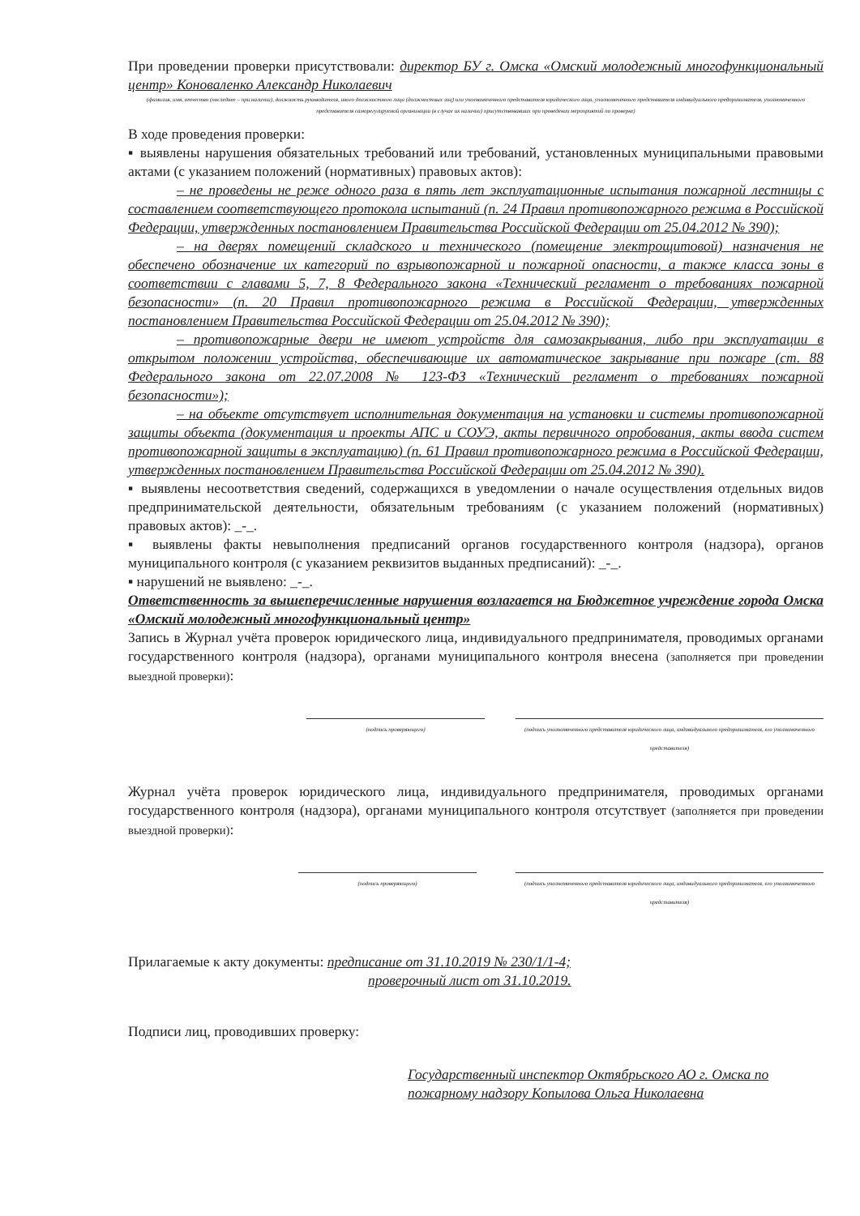При проведении проверки присутствовали: директор БУ г. Омска «Омский молодежный многофункциональный центр» Коноваленко Александр Николаевич
(фамилия, имя, отчество (последнее – при наличии), должность руководителя, иного должностного лица (должностных лиц) или уполномоченного представителя юридического лица, уполномоченного представителя индивидуального предпринимателя, уполномоченного представителя саморегулируемой организации (в случае их наличии) присутствовавших при проведении мероприятий по проверке)
В ходе проведения проверки:
▪ выявлены нарушения обязательных требований или требований, установленных муниципальными правовыми актами (с указанием положений (нормативных) правовых актов):
– не проведены не реже одного раза в пять лет эксплуатационные испытания пожарной лестницы с составлением соответствующего протокола испытаний (п. 24 Правил противопожарного режима в Российской Федерации, утвержденных постановлением Правительства Российской Федерации от 25.04.2012 № 390);
– на дверях помещений складского и технического (помещение электрощитовой) назначения не обеспечено обозначение их категорий по взрывопожарной и пожарной опасности, а также класса зоны в соответствии с главами 5, 7, 8 Федерального закона «Технический регламент о требованиях пожарной безопасности» (п. 20 Правил противопожарного режима в Российской Федерации, утвержденных постановлением Правительства Российской Федерации от 25.04.2012 № 390);
– противопожарные двери не имеют устройств для самозакрывания, либо при эксплуатации в открытом положении устройства, обеспечивающие их автоматическое закрывание при пожаре (ст. 88 Федерального закона от 22.07.2008 № 123-ФЗ «Технический регламент о требованиях пожарной безопасности»);
– на объекте отсутствует исполнительная документация на установки и системы противопожарной защиты объекта (документация и проекты АПС и СОУЭ, акты первичного опробования, акты ввода систем противопожарной защиты в эксплуатацию) (п. 61 Правил противопожарного режима в Российской Федерации, утвержденных постановлением Правительства Российской Федерации от 25.04.2012 № 390).
▪ выявлены несоответствия сведений, содержащихся в уведомлении о начале осуществления отдельных видов предпринимательской деятельности, обязательным требованиям (с указанием положений (нормативных) правовых актов): _-_.
▪ выявлены факты невыполнения предписаний органов государственного контроля (надзора), органов муниципального контроля (с указанием реквизитов выданных предписаний): _-_.
▪ нарушений не выявлено: _-_.
Ответственность за вышеперечисленные нарушения возлагается на Бюджетное учреждение города Омска «Омский молодежный многофункциональный центр»
Запись в Журнал учёта проверок юридического лица, индивидуального предпринимателя, проводимых органами государственного контроля (надзора), органами муниципального контроля внесена (заполняется при проведении выездной проверки):
(подпись проверяющего) (подпись уполномоченного представителя юридического лица, индивидуального предпринимателя, его уполномоченного представителя)
Журнал учёта проверок юридического лица, индивидуального предпринимателя, проводимых органами государственного контроля (надзора), органами муниципального контроля отсутствует (заполняется при проведении выездной проверки):
(подпись проверяющего) (подпись уполномоченного представителя юридического лица, индивидуального предпринимателя, его уполномоченного представителя)
Прилагаемые к акту документы: предписание от 31.10.2019 № 230/1/1-4;
проверочный лист от 31.10.2019.
Подписи лиц, проводивших проверку:
Государственный инспектор Октябрьского АО г. Омска по пожарному надзору Копылова Ольга Николаевна